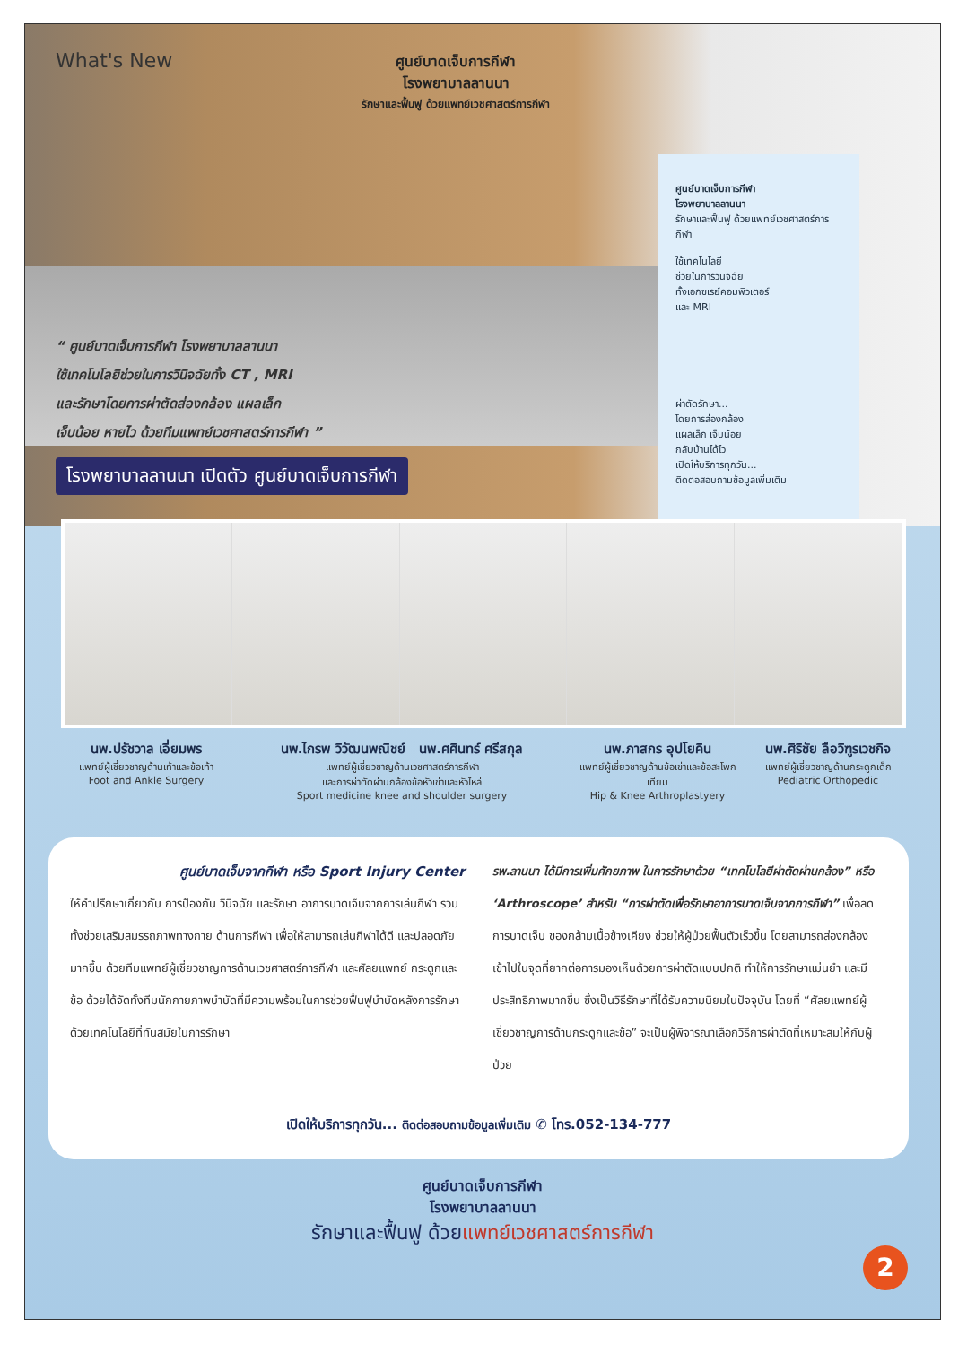What's New
ศูนย์บาดเจ็บการกีฬา
โรงพยาบาลลานนา
รักษาและฟื้นฟู ด้วยแพทย์เวชศาสตร์การกีฬา
ศูนย์บาดเจ็บการกีฬา
โรงพยาบาลลานนา
รักษาและฟื้นฟู ด้วยแพทย์เวชศาสตร์การกีฬา
ใช้เทคโนโลยี
ช่วยในการวินิจฉัย
ทั้งเอกซเรย์คอมพิวเตอร์
และ MRI
ผ่าตัดรักษา...
โดยการส่องกล้อง
แผลเล็ก เจ็บน้อย
กลับบ้านได้ไว
เปิดให้บริการทุกวัน...
ติดต่อสอบถามข้อมูลเพิ่มเติม
“ ศูนย์บาดเจ็บการกีฬา โรงพยาบาลลานนา
ใช้เทคโนโลยีช่วยในการวินิจฉัยทั้ง CT , MRI
และรักษาโดยการผ่าตัดส่องกล้อง แผลเล็ก
เจ็บน้อย หายไว ด้วยทีมแพทย์เวชศาสตร์การกีฬา ”
โรงพยาบาลลานนา เปิดตัว ศูนย์บาดเจ็บการกีฬา
นพ.ปรัชวาล เอี่ยมพร
แพทย์ผู้เชี่ยวชาญด้านเท้าและข้อเท้า
Foot and Ankle Surgery
นพ.ไกรพ วิวัฒนพณิชย์ นพ.ศศินทร์ ศรีสกุล
แพทย์ผู้เชี่ยวชาญด้านเวชศาสตร์การกีฬา
และการผ่าตัดผ่านกล้องข้อหัวเข่าและหัวไหล่
Sport medicine knee and shoulder surgery
นพ.ภาสกร อุปโยคิน
แพทย์ผู้เชี่ยวชาญด้านข้อเข่าและข้อสะโพกเทียม
Hip & Knee Arthroplastyery
นพ.ศิริชัย ลือวิฑูรเวชกิจ
แพทย์ผู้เชี่ยวชาญด้านกระดูกเด็ก
Pediatric Orthopedic
ศูนย์บาดเจ็บจากกีฬา หรือ Sport Injury Center
ให้คำปรึกษาเกี่ยวกับ การป้องกัน วินิจฉัย และรักษา อาการบาดเจ็บจากการเล่นกีฬา รวมทั้งช่วยเสริมสมรรถภาพทางกาย ด้านการกีฬา เพื่อให้สามารถเล่นกีฬาได้ดี และปลอดภัยมากขึ้น ด้วยทีมแพทย์ผู้เชี่ยวชาญการด้านเวชศาสตร์การกีฬา และศัลยแพทย์ กระดูกและข้อ ด้วยได้จัดทั้งทีมนักกายภาพบำบัดที่มีความพร้อมในการช่วยฟื้นฟูบำบัดหลังการรักษาด้วยเทคโนโลยีที่ทันสมัยในการรักษา
รพ.ลานนา ได้มีการเพิ่มศักยภาพ ในการรักษาด้วย “เทคโนโลยีผ่าตัดผ่านกล้อง” หรือ ‘Arthroscope’ สำหรับ “การผ่าตัดเพื่อรักษาอาการบาดเจ็บจากการกีฬา” เพื่อลดการบาดเจ็บ ของกล้ามเนื้อข้างเคียง ช่วยให้ผู้ป่วยฟื้นตัวเร็วขึ้น โดยสามารถส่องกล้อง เข้าไปในจุดที่ยากต่อการมองเห็นด้วยการผ่าตัดแบบปกติ ทำให้การรักษาแม่นยำ และมีประสิทธิภาพมากขึ้น ซึ่งเป็นวิธีรักษาที่ได้รับความนิยมในปัจจุบัน โดยที่ “ศัลยแพทย์ผู้เชี่ยวชาญการด้านกระดูกและข้อ” จะเป็นผู้พิจารณาเลือกวิธีการผ่าตัดที่เหมาะสมให้กับผู้ป่วย
เปิดให้บริการทุกวัน... ติดต่อสอบถามข้อมูลเพิ่มเติม ✆ โทร.052-134-777
ศูนย์บาดเจ็บการกีฬา
โรงพยาบาลลานนา
รักษาและฟื้นฟู ด้วยแพทย์เวชศาสตร์การกีฬา
2